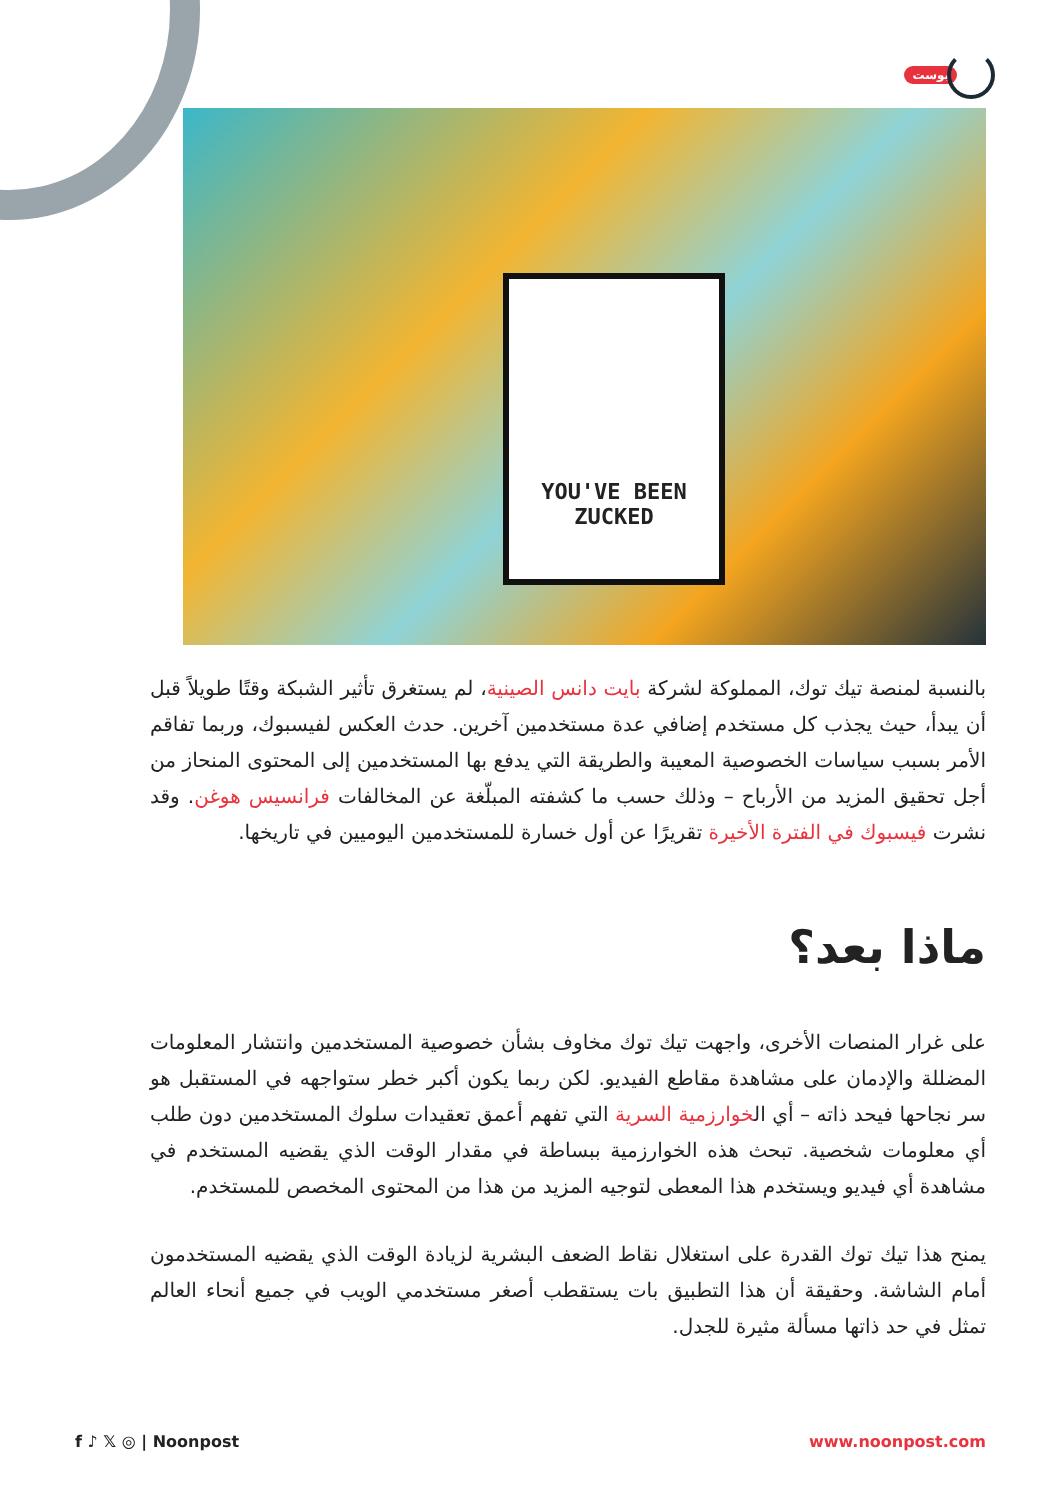بوست
YOU'VE BEEN ZUCKED
بالنسبة لمنصة تيك توك، المملوكة لشركة بايت دانس الصينية، لم يستغرق تأثير الشبكة وقتًا طويلاً قبل أن يبدأ، حيث يجذب كل مستخدم إضافي عدة مستخدمين آخرين. حدث العكس لفيسبوك، وربما تفاقم الأمر بسبب سياسات الخصوصية المعيبة والطريقة التي يدفع بها المستخدمين إلى المحتوى المنحاز من أجل تحقيق المزيد من الأرباح – وذلك حسب ما كشفته المبلّغة عن المخالفات فرانسيس هوغن. وقد نشرت فيسبوك في الفترة الأخيرة تقريرًا عن أول خسارة للمستخدمين اليوميين في تاريخها.
ماذا بعد؟
على غرار المنصات الأخرى، واجهت تيك توك مخاوف بشأن خصوصية المستخدمين وانتشار المعلومات المضللة والإدمان على مشاهدة مقاطع الفيديو. لكن ربما يكون أكبر خطر ستواجهه في المستقبل هو سر نجاحها فيحد ذاته – أي الخوارزمية السرية التي تفهم أعمق تعقيدات سلوك المستخدمين دون طلب أي معلومات شخصية. تبحث هذه الخوارزمية ببساطة في مقدار الوقت الذي يقضيه المستخدم في مشاهدة أي فيديو ويستخدم هذا المعطى لتوجيه المزيد من هذا من المحتوى المخصص للمستخدم.
يمنح هذا تيك توك القدرة على استغلال نقاط الضعف البشرية لزيادة الوقت الذي يقضيه المستخدمون أمام الشاشة. وحقيقة أن هذا التطبيق بات يستقطب أصغر مستخدمي الويب في جميع أنحاء العالم تمثل في حد ذاتها مسألة مثيرة للجدل.
f ♪ 𝕏 ◎ | Noonpost www.noonpost.com